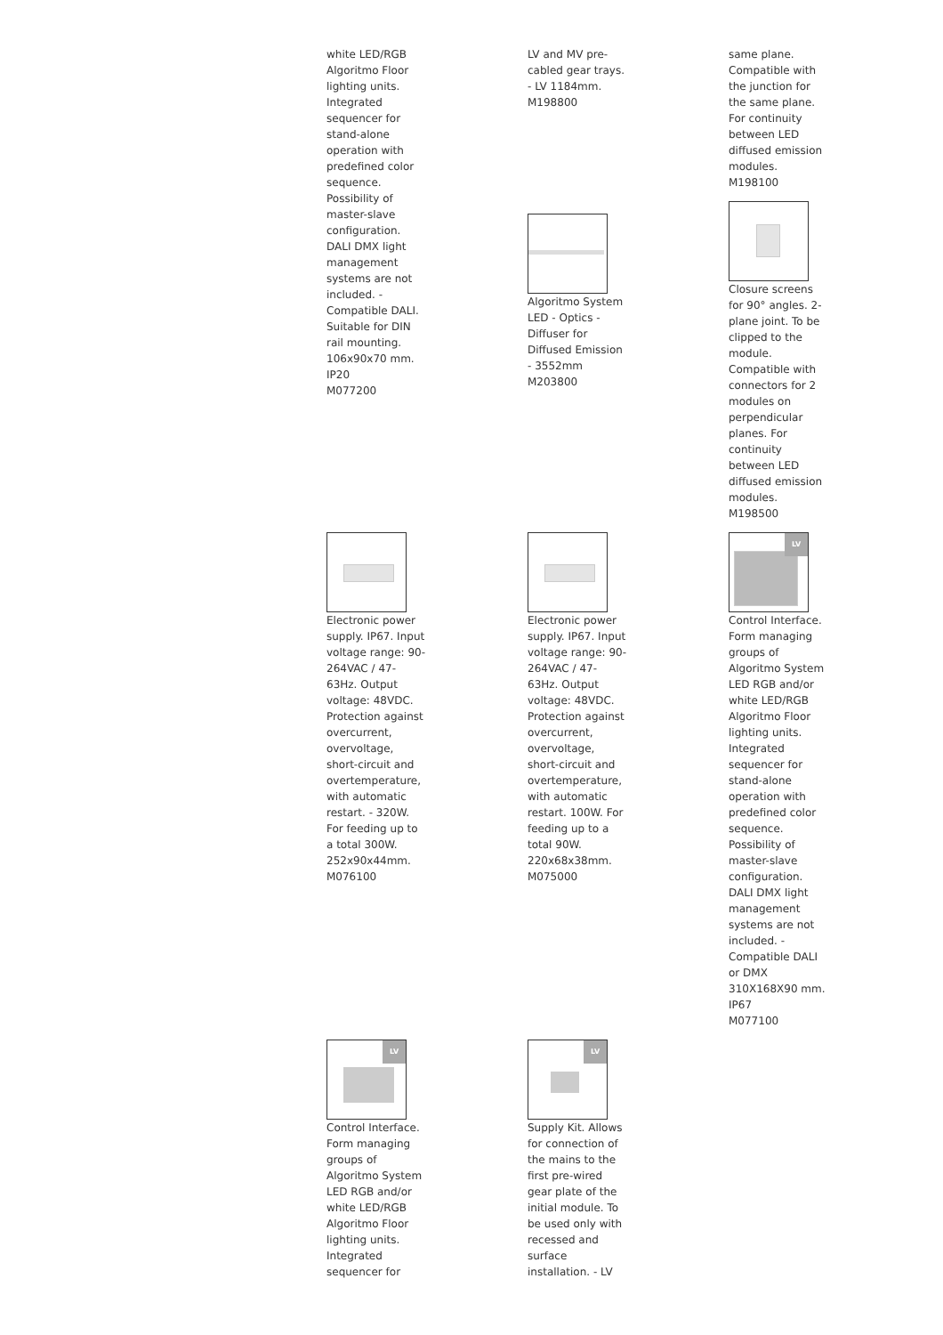white LED/RGB Algoritmo Floor lighting units. Integrated sequencer for stand-alone operation with predefined color sequence. Possibility of master-slave configuration. DALI DMX light management systems are not included. - Compatible DALI. Suitable for DIN rail mounting. 106x90x70 mm. IP20
M077200
LV and MV pre-cabled gear trays. - LV 1184mm.
M198800
Algoritmo System LED - Optics - Diffuser for Diffused Emission - 3552mm
M203800
same plane. Compatible with the junction for the same plane. For continuity between LED diffused emission modules.
M198100
Closure screens for 90° angles. 2-plane joint. To be clipped to the module. Compatible with connectors for 2 modules on perpendicular planes. For continuity between LED diffused emission modules.
M198500
Electronic power supply. IP67. Input voltage range: 90-264VAC / 47-63Hz. Output voltage: 48VDC. Protection against overcurrent, overvoltage, short-circuit and overtemperature, with automatic restart. - 320W. For feeding up to a total 300W. 252x90x44mm.
M076100
Electronic power supply. IP67. Input voltage range: 90-264VAC / 47-63Hz. Output voltage: 48VDC. Protection against overcurrent, overvoltage, short-circuit and overtemperature, with automatic restart. 100W. For feeding up to a total 90W. 220x68x38mm.
M075000
LV
Control Interface. Form managing groups of Algoritmo System LED RGB and/or white LED/RGB Algoritmo Floor lighting units. Integrated sequencer for stand-alone operation with predefined color sequence. Possibility of master-slave configuration. DALI DMX light management systems are not included. - Compatible DALI or DMX 310X168X90 mm. IP67
M077100
LV
Control Interface. Form managing groups of Algoritmo System LED RGB and/or white LED/RGB Algoritmo Floor lighting units. Integrated sequencer for
LV
Supply Kit. Allows for connection of the mains to the first pre-wired gear plate of the initial module. To be used only with recessed and surface installation. - LV